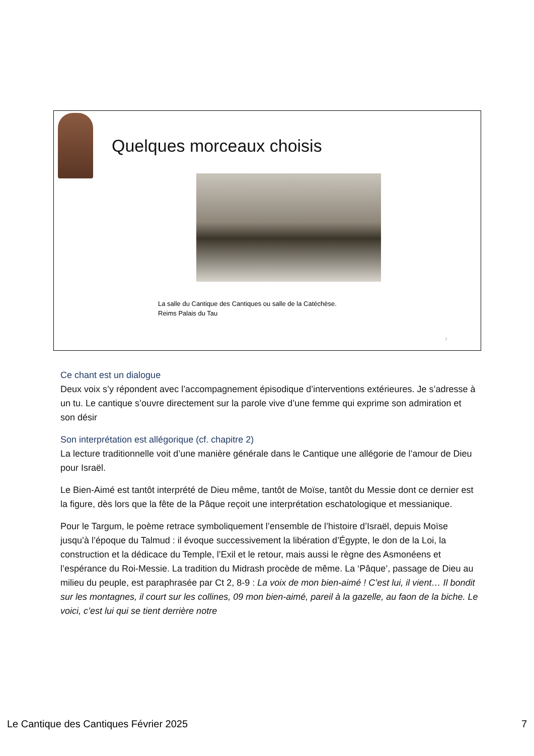Quelques morceaux choisis
La salle du Cantique des Cantiques ou salle de la Catéchèse.
Reims Palais du Tau
7
Ce chant est un dialogue
Deux voix s’y répondent avec l’accompagnement épisodique d’interventions extérieures. Je s’adresse à un tu. Le cantique s’ouvre directement sur la parole vive d’une femme qui exprime son admiration et son désir
Son interprétation est allégorique (cf. chapitre 2)
La lecture traditionnelle voit d’une manière générale dans le Cantique une allégorie de l’amour de Dieu pour Israël.
Le Bien-Aimé est tantôt interprété de Dieu même, tantôt de Moïse, tantôt du Messie dont ce dernier est la figure, dès lors que la fête de la Pâque reçoit une interprétation eschatologique et messianique.
Pour le Targum, le poème retrace symboliquement l’ensemble de l’histoire d’Israël, depuis Moïse jusqu’à l’époque du Talmud : il évoque successivement la libération d’Égypte, le don de la Loi, la construction et la dédicace du Temple, l’Exil et le retour, mais aussi le règne des Asmonéens et l’espérance du Roi-Messie. La tradition du Midrash procède de même. La ‘Pâque’, passage de Dieu au milieu du peuple, est paraphrasée par Ct 2, 8-9 : La voix de mon bien-aimé ! C’est lui, il vient… Il bondit sur les montagnes, il court sur les collines, 09 mon bien-aimé, pareil à la gazelle, au faon de la biche. Le voici, c’est lui qui se tient derrière notre
Le Cantique des Cantiques Février 2025 7